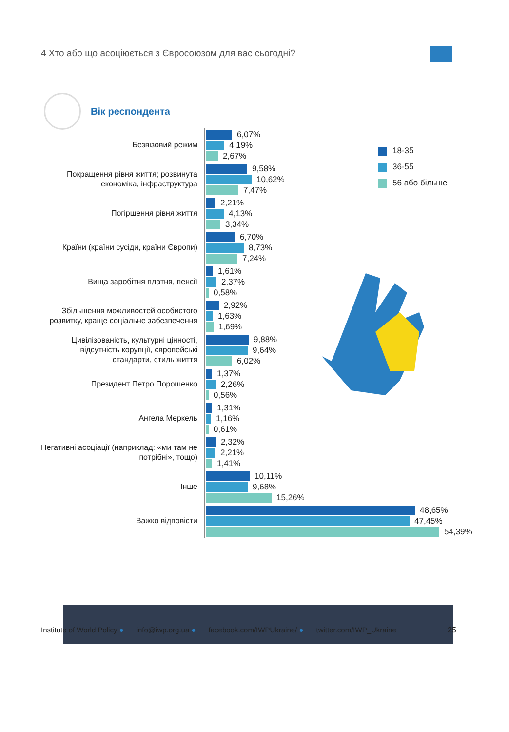4 Хто або що асоціюється з Євросоюзом для вас сьогодні?
Вік респондента
18-35
36-55
56 або більше
Безвізовий режим
6,07%
4,19%
2,67%
Покращення рівня життя; розвинута економіка, інфраструктура
9,58%
10,62%
7,47%
Погіршення рівня життя
2,21%
4,13%
3,34%
Країни (країни сусіди, країни Європи)
6,70%
8,73%
7,24%
Вища заробітня платня, пенсії
1,61%
2,37%
0,58%
Збільшення можливостей особистого розвитку, краще соціальне забезпечення
2,92%
1,63%
1,69%
Цивілізованість, культурні цінності, відсутність корупції, європейські стандарти, стиль життя
9,88%
9,64%
6,02%
Президент Петро Порошенко
1,37%
2,26%
0,56%
Ангела Меркель
1,31%
1,16%
0,61%
Негативні асоціації (наприклад: «ми там не потрібні», тощо)
2,32%
2,21%
1,41%
Інше
10,11%
9,68%
15,26%
Важко відповісти
48,65%
47,45%
54,39%
Institute of World Policy ● info@iwp.org.ua ● facebook.com/IWPUkraine/ ● twitter.com/IWP_Ukraine
25